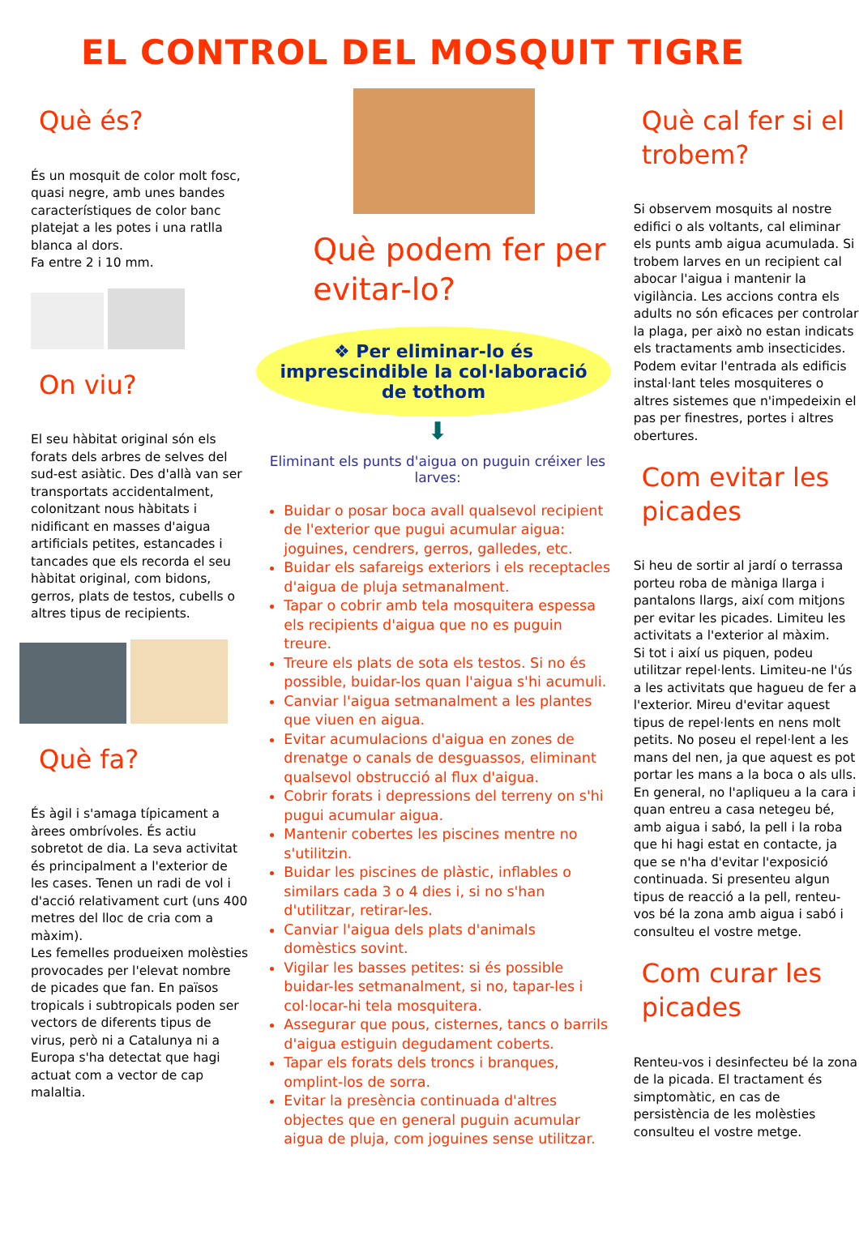EL CONTROL DEL MOSQUIT TIGRE
Què és?
És un mosquit de color molt fosc, quasi negre, amb unes bandes característiques de color banc platejat a les potes i una ratlla blanca al dors.
Fa entre 2 i 10 mm.
On viu?
El seu hàbitat original són els forats dels arbres de selves del sud-est asiàtic. Des d'allà van ser transportats accidentalment, colonitzant nous hàbitats i nidificant en masses d'aigua artificials petites, estancades i tancades que els recorda el seu hàbitat original, com bidons, gerros, plats de testos, cubells o altres tipus de recipients.
Què fa?
És àgil i s'amaga típicament a àrees ombrívoles. És actiu sobretot de dia. La seva activitat és principalment a l'exterior de les cases. Tenen un radi de vol i d'acció relativament curt (uns 400 metres del lloc de cria com a màxim).
Les femelles produeixen molèsties provocades per l'elevat nombre de picades que fan. En països tropicals i subtropicals poden ser vectors de diferents tipus de virus, però ni a Catalunya ni a Europa s'ha detectat que hagi actuat com a vector de cap malaltia.
Què podem fer per evitar-lo?
❖ Per eliminar-lo és imprescindible la col·laboració de tothom
⬇
Eliminant els punts d'aigua on puguin créixer les larves:
Buidar o posar boca avall qualsevol recipient de l'exterior que pugui acumular aigua: joguines, cendrers, gerros, galledes, etc.
Buidar els safareigs exteriors i els receptacles d'aigua de pluja setmanalment.
Tapar o cobrir amb tela mosquitera espessa els recipients d'aigua que no es puguin treure.
Treure els plats de sota els testos. Si no és possible, buidar-los quan l'aigua s'hi acumuli.
Canviar l'aigua setmanalment a les plantes que viuen en aigua.
Evitar acumulacions d'aigua en zones de drenatge o canals de desguassos, eliminant qualsevol obstrucció al flux d'aigua.
Cobrir forats i depressions del terreny on s'hi pugui acumular aigua.
Mantenir cobertes les piscines mentre no s'utilitzin.
Buidar les piscines de plàstic, inflables o similars cada 3 o 4 dies i, si no s'han d'utilitzar, retirar-les.
Canviar l'aigua dels plats d'animals domèstics sovint.
Vigilar les basses petites: si és possible buidar-les setmanalment, si no, tapar-les i col·locar-hi tela mosquitera.
Assegurar que pous, cisternes, tancs o barrils d'aigua estiguin degudament coberts.
Tapar els forats dels troncs i branques, omplint-los de sorra.
Evitar la presència continuada d'altres objectes que en general puguin acumular aigua de pluja, com joguines sense utilitzar.
Què cal fer si el trobem?
Si observem mosquits al nostre edifici o als voltants, cal eliminar els punts amb aigua acumulada. Si trobem larves en un recipient cal abocar l'aigua i mantenir la vigilància. Les accions contra els adults no són eficaces per controlar la plaga, per això no estan indicats els tractaments amb insecticides. Podem evitar l'entrada als edificis instal·lant teles mosquiteres o altres sistemes que n'impedeixin el pas per finestres, portes i altres obertures.
Com evitar les picades
Si heu de sortir al jardí o terrassa porteu roba de màniga llarga i pantalons llargs, així com mitjons per evitar les picades. Limiteu les activitats a l'exterior al màxim.
Si tot i així us piquen, podeu utilitzar repel·lents. Limiteu-ne l'ús a les activitats que hagueu de fer a l'exterior. Mireu d'evitar aquest tipus de repel·lents en nens molt petits. No poseu el repel·lent a les mans del nen, ja que aquest es pot portar les mans a la boca o als ulls. En general, no l'apliqueu a la cara i quan entreu a casa netegeu bé, amb aigua i sabó, la pell i la roba que hi hagi estat en contacte, ja que se n'ha d'evitar l'exposició continuada. Si presenteu algun tipus de reacció a la pell, renteu-vos bé la zona amb aigua i sabó i consulteu el vostre metge.
Com curar les picades
Renteu-vos i desinfecteu bé la zona de la picada. El tractament és simptomàtic, en cas de persistència de les molèsties consulteu el vostre metge.